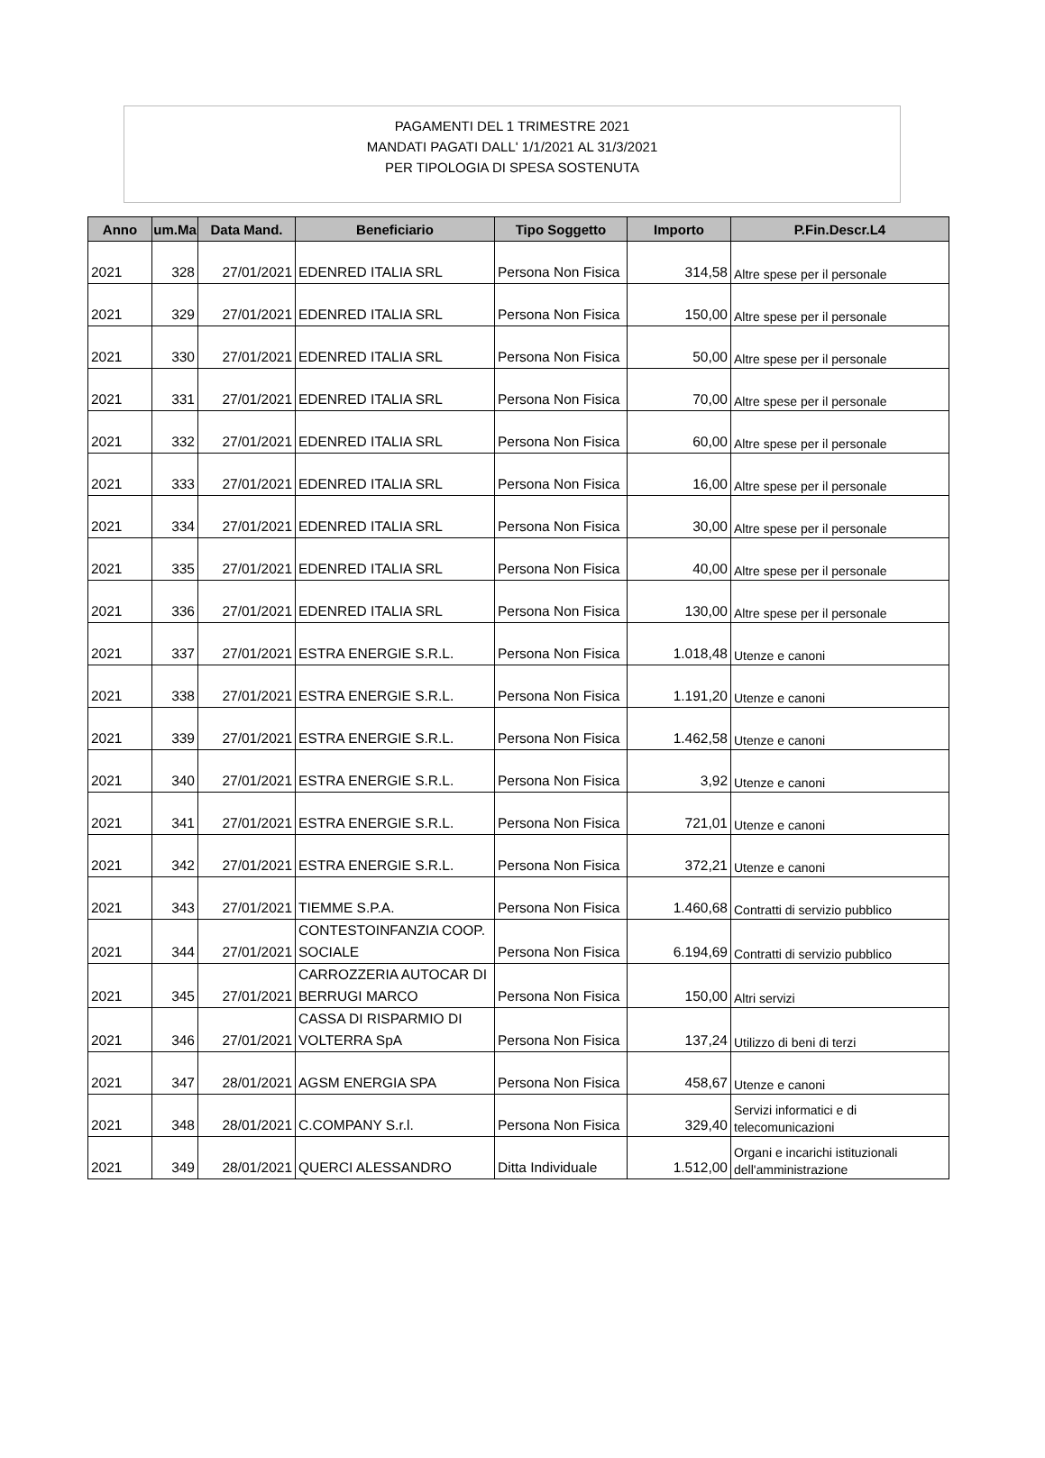PAGAMENTI DEL 1 TRIMESTRE 2021
MANDATI PAGATI DALL' 1/1/2021 AL 31/3/2021
PER TIPOLOGIA DI SPESA SOSTENUTA
| Anno | um.Ma | Data Mand. | Beneficiario | Tipo Soggetto | Importo | P.Fin.Descr.L4 |
| --- | --- | --- | --- | --- | --- | --- |
| 2021 | 328 | 27/01/2021 | EDENRED ITALIA SRL | Persona Non Fisica | 314,58 | Altre spese per il personale |
| 2021 | 329 | 27/01/2021 | EDENRED ITALIA SRL | Persona Non Fisica | 150,00 | Altre spese per il personale |
| 2021 | 330 | 27/01/2021 | EDENRED ITALIA SRL | Persona Non Fisica | 50,00 | Altre spese per il personale |
| 2021 | 331 | 27/01/2021 | EDENRED ITALIA SRL | Persona Non Fisica | 70,00 | Altre spese per il personale |
| 2021 | 332 | 27/01/2021 | EDENRED ITALIA SRL | Persona Non Fisica | 60,00 | Altre spese per il personale |
| 2021 | 333 | 27/01/2021 | EDENRED ITALIA SRL | Persona Non Fisica | 16,00 | Altre spese per il personale |
| 2021 | 334 | 27/01/2021 | EDENRED ITALIA SRL | Persona Non Fisica | 30,00 | Altre spese per il personale |
| 2021 | 335 | 27/01/2021 | EDENRED ITALIA SRL | Persona Non Fisica | 40,00 | Altre spese per il personale |
| 2021 | 336 | 27/01/2021 | EDENRED ITALIA SRL | Persona Non Fisica | 130,00 | Altre spese per il personale |
| 2021 | 337 | 27/01/2021 | ESTRA ENERGIE S.R.L. | Persona Non Fisica | 1.018,48 | Utenze e canoni |
| 2021 | 338 | 27/01/2021 | ESTRA ENERGIE S.R.L. | Persona Non Fisica | 1.191,20 | Utenze e canoni |
| 2021 | 339 | 27/01/2021 | ESTRA ENERGIE S.R.L. | Persona Non Fisica | 1.462,58 | Utenze e canoni |
| 2021 | 340 | 27/01/2021 | ESTRA ENERGIE S.R.L. | Persona Non Fisica | 3,92 | Utenze e canoni |
| 2021 | 341 | 27/01/2021 | ESTRA ENERGIE S.R.L. | Persona Non Fisica | 721,01 | Utenze e canoni |
| 2021 | 342 | 27/01/2021 | ESTRA ENERGIE S.R.L. | Persona Non Fisica | 372,21 | Utenze e canoni |
| 2021 | 343 | 27/01/2021 | TIEMME S.P.A. | Persona Non Fisica | 1.460,68 | Contratti di servizio pubblico |
| 2021 | 344 | 27/01/2021 | CONTESTOINFANZIA COOP. SOCIALE | Persona Non Fisica | 6.194,69 | Contratti di servizio pubblico |
| 2021 | 345 | 27/01/2021 | CARROZZERIA AUTOCAR DI BERRUGI MARCO | Persona Non Fisica | 150,00 | Altri servizi |
| 2021 | 346 | 27/01/2021 | CASSA DI RISPARMIO DI VOLTERRA SpA | Persona Non Fisica | 137,24 | Utilizzo di beni di terzi |
| 2021 | 347 | 28/01/2021 | AGSM ENERGIA SPA | Persona Non Fisica | 458,67 | Utenze e canoni |
| 2021 | 348 | 28/01/2021 | C.COMPANY S.r.l. | Persona Non Fisica | 329,40 | Servizi informatici e di telecomunicazioni |
| 2021 | 349 | 28/01/2021 | QUERCI ALESSANDRO | Ditta Individuale | 1.512,00 | Organi e incarichi istituzionali dell'amministrazione |